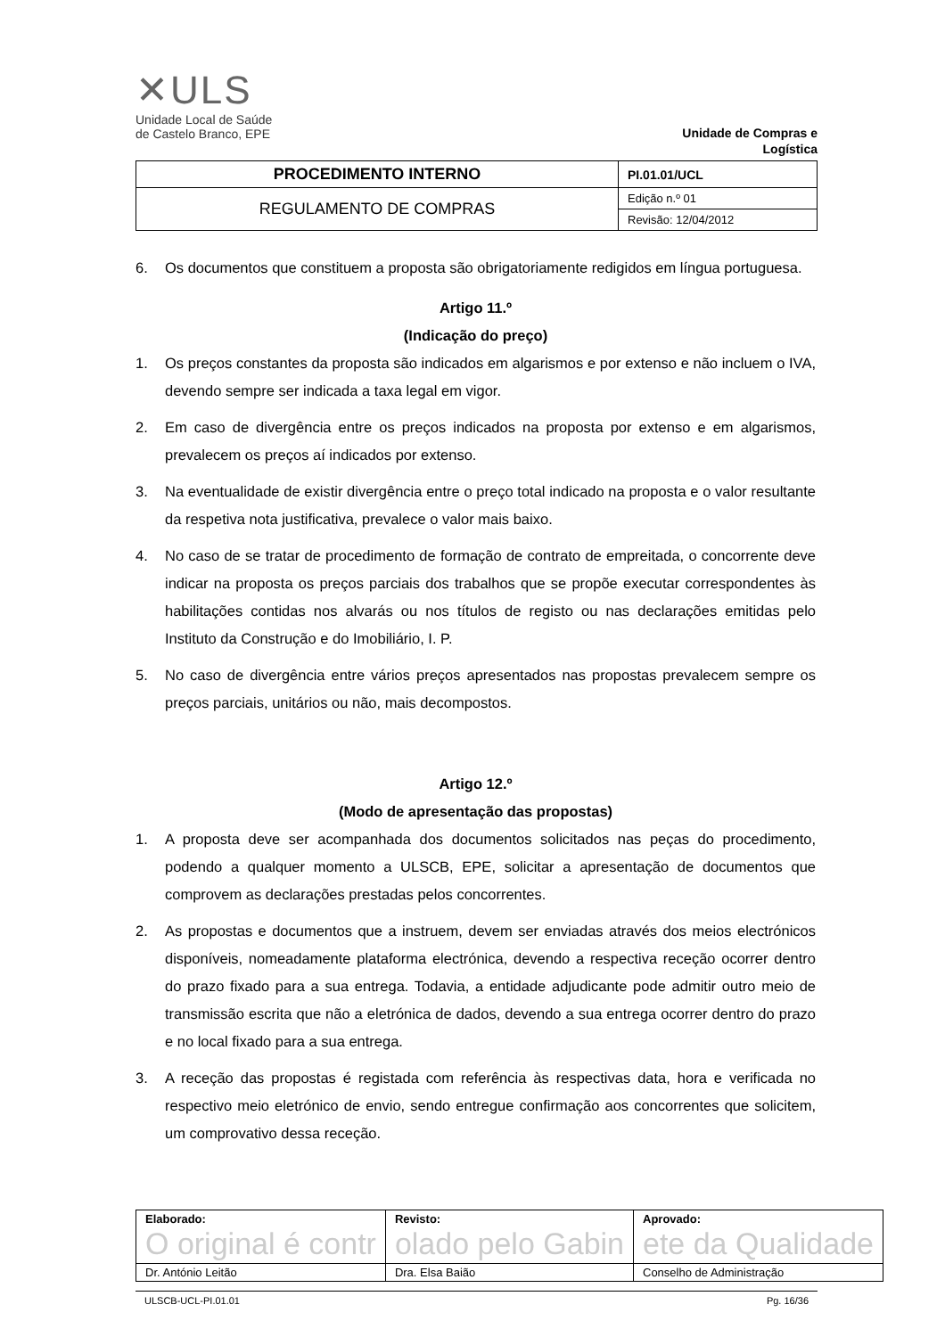✕ULS
Unidade Local de Saúde
de Castelo Branco, EPE
Unidade de Compras e
Logística
| PROCEDIMENTO INTERNO | PI.01.01/UCL |
| REGULAMENTO DE COMPRAS | Edição n.º 01 |
| | Revisão: 12/04/2012 |
6. Os documentos que constituem a proposta são obrigatoriamente redigidos em língua portuguesa.
Artigo 11.º
(Indicação do preço)
1. Os preços constantes da proposta são indicados em algarismos e por extenso e não incluem o IVA, devendo sempre ser indicada a taxa legal em vigor.
2. Em caso de divergência entre os preços indicados na proposta por extenso e em algarismos, prevalecem os preços aí indicados por extenso.
3. Na eventualidade de existir divergência entre o preço total indicado na proposta e o valor resultante da respetiva nota justificativa, prevalece o valor mais baixo.
4. No caso de se tratar de procedimento de formação de contrato de empreitada, o concorrente deve indicar na proposta os preços parciais dos trabalhos que se propõe executar correspondentes às habilitações contidas nos alvarás ou nos títulos de registo ou nas declarações emitidas pelo Instituto da Construção e do Imobiliário, I. P.
5. No caso de divergência entre vários preços apresentados nas propostas prevalecem sempre os preços parciais, unitários ou não, mais decompostos.
Artigo 12.º
(Modo de apresentação das propostas)
1. A proposta deve ser acompanhada dos documentos solicitados nas peças do procedimento, podendo a qualquer momento a ULSCB, EPE, solicitar a apresentação de documentos que comprovem as declarações prestadas pelos concorrentes.
2. As propostas e documentos que a instruem, devem ser enviadas através dos meios electrónicos disponíveis, nomeadamente plataforma electrónica, devendo a respectiva receção ocorrer dentro do prazo fixado para a sua entrega. Todavia, a entidade adjudicante pode admitir outro meio de transmissão escrita que não a eletrónica de dados, devendo a sua entrega ocorrer dentro do prazo e no local fixado para a sua entrega.
3. A receção das propostas é registada com referência às respectivas data, hora e verificada no respectivo meio eletrónico de envio, sendo entregue confirmação aos concorrentes que solicitem, um comprovativo dessa receção.
| Elaborado: O original é contr | Revisto: olado pelo Gabin | Aprovado: ete da Qualidade |
| Dr. António Leitão | Dra. Elsa Baião | Conselho de Administração |
ULSCB-UCL-PI.01.01 Pg. 16/36